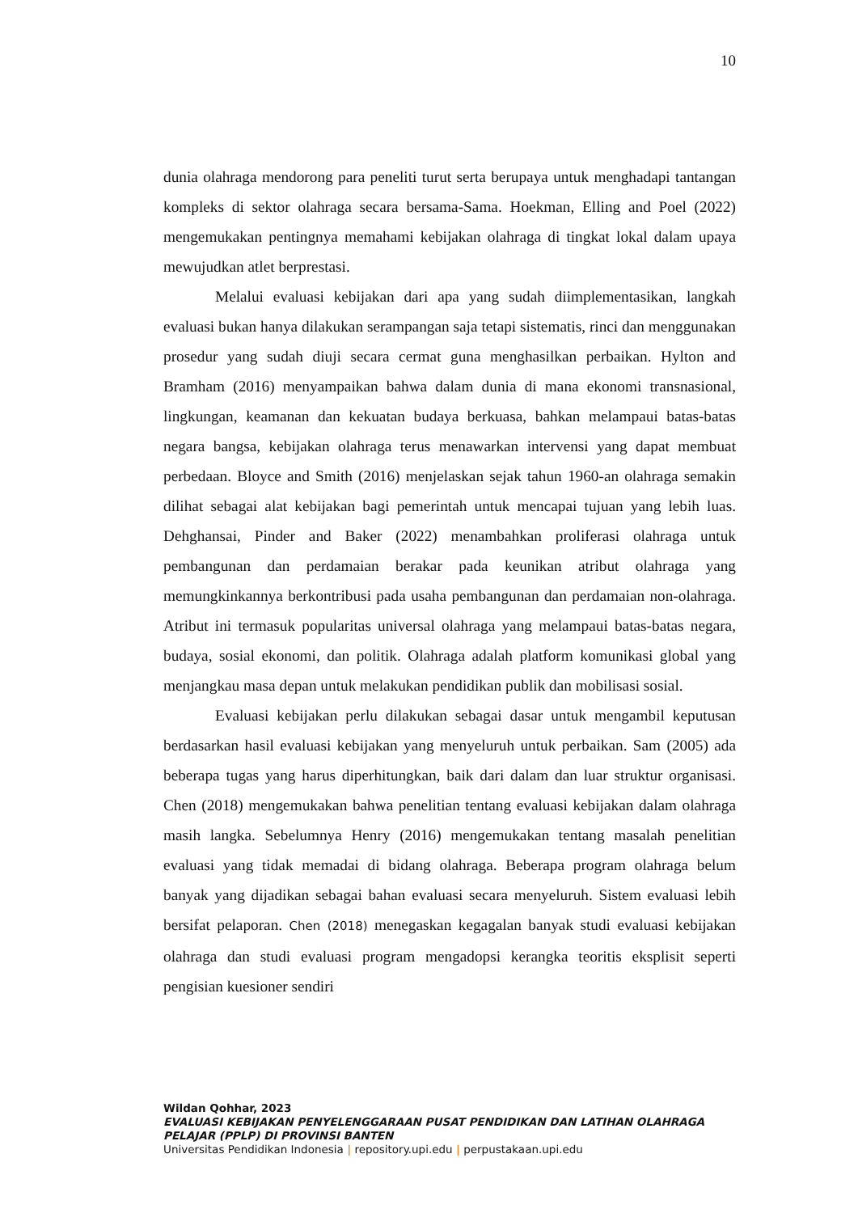10
dunia olahraga mendorong para peneliti turut serta berupaya untuk menghadapi tantangan kompleks di sektor olahraga secara bersama-Sama. Hoekman, Elling and Poel (2022) mengemukakan pentingnya memahami kebijakan olahraga di tingkat lokal dalam upaya mewujudkan atlet berprestasi.
Melalui evaluasi kebijakan dari apa yang sudah diimplementasikan, langkah evaluasi bukan hanya dilakukan serampangan saja tetapi sistematis, rinci dan menggunakan prosedur yang sudah diuji secara cermat guna menghasilkan perbaikan. Hylton and Bramham (2016) menyampaikan bahwa dalam dunia di mana ekonomi transnasional, lingkungan, keamanan dan kekuatan budaya berkuasa, bahkan melampaui batas-batas negara bangsa, kebijakan olahraga terus menawarkan intervensi yang dapat membuat perbedaan. Bloyce and Smith (2016) menjelaskan sejak tahun 1960-an olahraga semakin dilihat sebagai alat kebijakan bagi pemerintah untuk mencapai tujuan yang lebih luas. Dehghansai, Pinder and Baker (2022) menambahkan proliferasi olahraga untuk pembangunan dan perdamaian berakar pada keunikan atribut olahraga yang memungkinkannya berkontribusi pada usaha pembangunan dan perdamaian non-olahraga. Atribut ini termasuk popularitas universal olahraga yang melampaui batas-batas negara, budaya, sosial ekonomi, dan politik. Olahraga adalah platform komunikasi global yang menjangkau masa depan untuk melakukan pendidikan publik dan mobilisasi sosial.
Evaluasi kebijakan perlu dilakukan sebagai dasar untuk mengambil keputusan berdasarkan hasil evaluasi kebijakan yang menyeluruh untuk perbaikan. Sam (2005) ada beberapa tugas yang harus diperhitungkan, baik dari dalam dan luar struktur organisasi. Chen (2018) mengemukakan bahwa penelitian tentang evaluasi kebijakan dalam olahraga masih langka. Sebelumnya Henry (2016) mengemukakan tentang masalah penelitian evaluasi yang tidak memadai di bidang olahraga. Beberapa program olahraga belum banyak yang dijadikan sebagai bahan evaluasi secara menyeluruh. Sistem evaluasi lebih bersifat pelaporan. Chen (2018) menegaskan kegagalan banyak studi evaluasi kebijakan olahraga dan studi evaluasi program mengadopsi kerangka teoritis eksplisit seperti pengisian kuesioner sendiri
Wildan Qohhar, 2023
EVALUASI KEBIJAKAN PENYELENGGARAAN PUSAT PENDIDIKAN DAN LATIHAN OLAHRAGA PELAJAR (PPLP) DI PROVINSI BANTEN
Universitas Pendidikan Indonesia | repository.upi.edu | perpustakaan.upi.edu